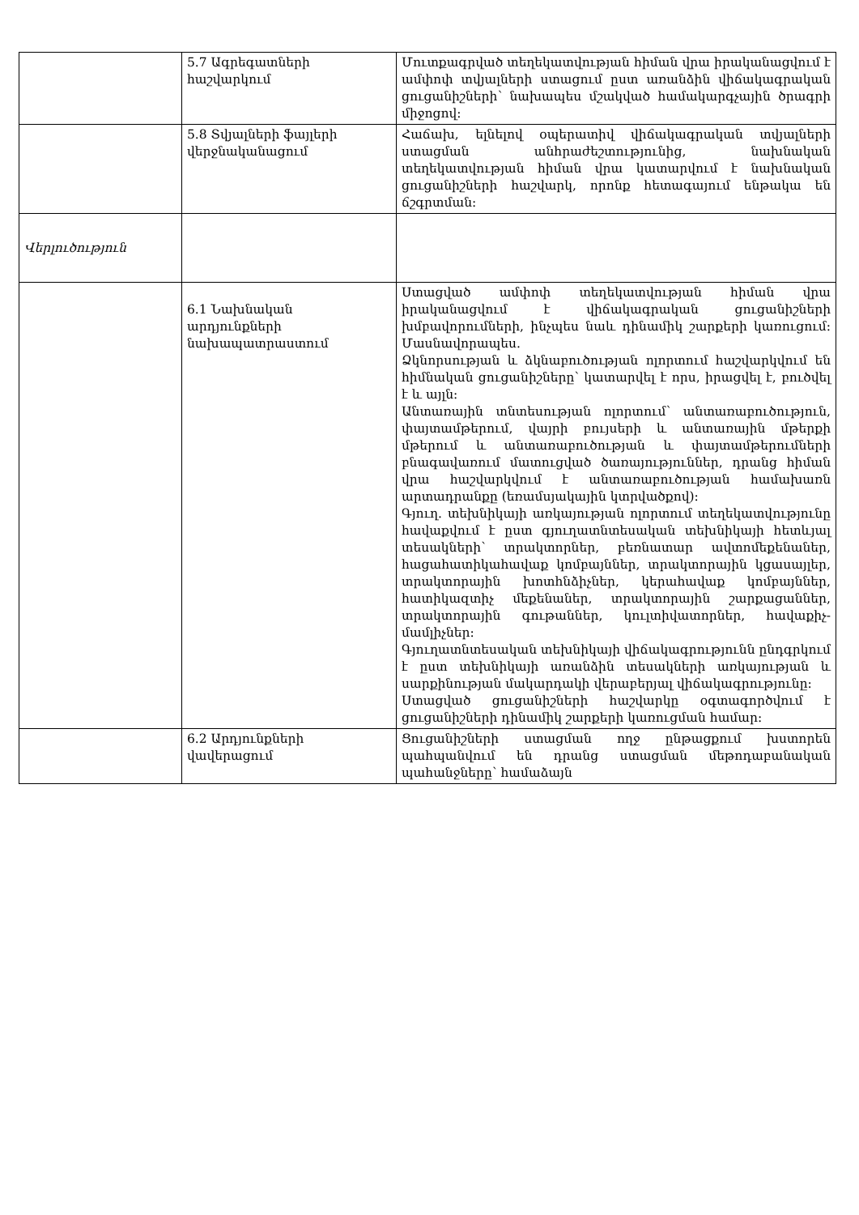| | 5.7 Ագրեգատների հաշվարկում | Մուտքագրված տեղեկատվության հիման վրա իրականացվում է ամփոփ տվյալների ստացում ըստ առանձին վիճակագրական ցուցանիշների՝ նախապես մշակված համակարգչային ծրագրի միջոցով: |
| | 5.8 Տվյալների ֆայլերի վերջնականացում | Հաճախ, ելնելով օպերատիվ վիճակագրական տվյալների ստացման անհրաժեշտությունից, նախնական տեղեկատվության հիման վրա կատարվում է նախնական ցուցանիշների հաշվարկ, որոնք հետագայում ենթակա են ճշգրտման: |
| Վերլուծություն | | |
| | 6.1 Նախնական արդյունքների նախապատրաստում | Ստացված ամփոփ տեղեկատվության հիման վրա իրականացվում է վիճակագրական ցուցանիշների խմբավորումների, ինչպես նաև դինամիկ շարքերի կառուցում: Մասնավորապես. Ձկնորսության և ձկնաբուծության ոլորտում հաշվարկվում են հիմնական ցուցանիշները՝ կատարվել է որս, իրացվել է, բուծվել է և այլն: Անտառային տնտեսության ոլորտում՝ անտառաբուծություն, փայտամթերում, վայրի բույսերի և անտառային մթերքի մթերում և անտառաբուծության և փայտամթերումների բնագավառում մատուցված ծառայություններ, դրանց հիման վրա հաշվարկվում է անտառաբուծության համախառն արտադրանքը (եռամսյակային կտրվածքով): Գյուղ. տեխնիկայի առկայության ոլորտում տեղեկատվությունը հավաքվում է ըստ գյուղատնտեսական տեխնիկայի հետևյալ տեսակների՝ տրակտորներ, բեռնատար ավտոմեքենաներ, հացահատիկահավաք կոմբայններ, տրակտորային կցասայլեր, տրակտորային խոտհնձիչներ, կերահավաք կոմբայններ, հատիկազտիչ մեքենաներ, տրակտորային շարքացաններ, տրակտորային գութաններ, կուլտիվատորներ, հավաքիչ-մամլիչներ: Գյուղատնտեսական տեխնիկայի վիճակագրությունն ընդգրկում է ըստ տեխնիկայի առանձին տեսակների առկայության և սարքինության մակարդակի վերաբերյալ վիճակագրությունը: Ստացված ցուցանիշների հաշվարկը օգտագործվում է ցուցանիշների դինամիկ շարքերի կառուցման համար: |
| | 6.2 Արդյունքների վավերացում | Ցուցանիշների ստացման ողջ ընթացքում խստորեն պահպանվում են դրանց ստացման մեթոդաբանական պահանջները՝ համաձայն |